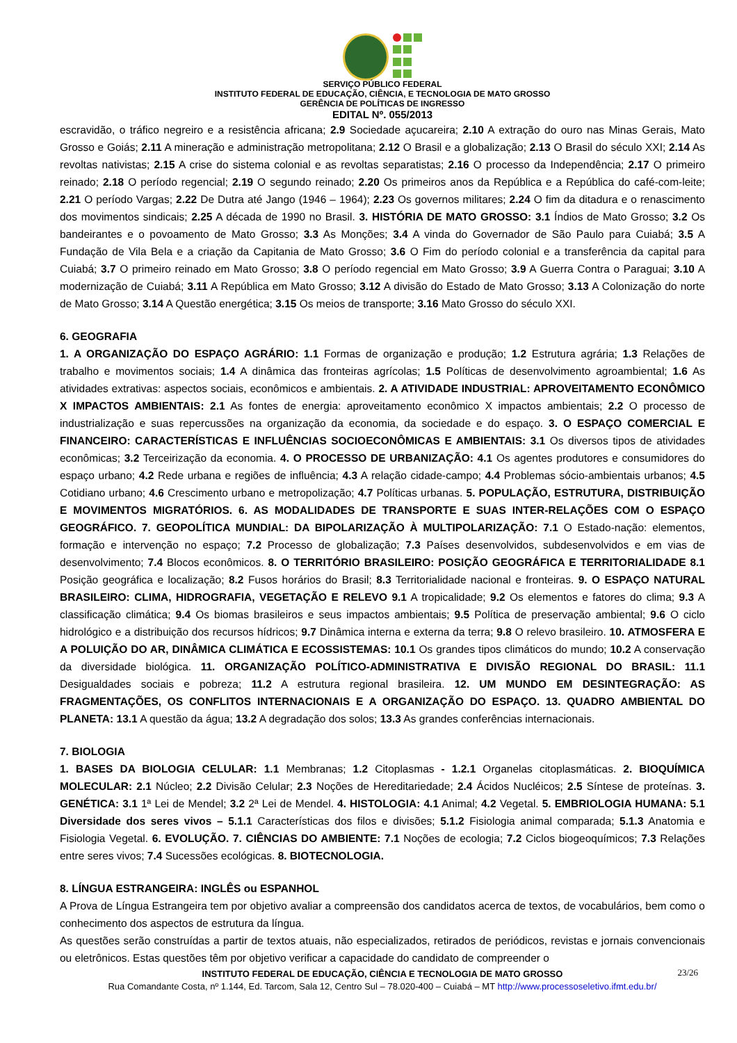SERVIÇO PÚBLICO FEDERAL
INSTITUTO FEDERAL DE EDUCAÇÃO, CIÊNCIA, E TECNOLOGIA DE MATO GROSSO
GERÊNCIA DE POLÍTICAS DE INGRESSO
EDITAL Nº. 055/2013
escravidão, o tráfico negreiro e a resistência africana; 2.9 Sociedade açucareira; 2.10 A extração do ouro nas Minas Gerais, Mato Grosso e Goiás; 2.11 A mineração e administração metropolitana; 2.12 O Brasil e a globalização; 2.13 O Brasil do século XXI; 2.14 As revoltas nativistas; 2.15 A crise do sistema colonial e as revoltas separatistas; 2.16 O processo da Independência; 2.17 O primeiro reinado; 2.18 O período regencial; 2.19 O segundo reinado; 2.20 Os primeiros anos da República e a República do café-com-leite; 2.21 O período Vargas; 2.22 De Dutra até Jango (1946 – 1964); 2.23 Os governos militares; 2.24 O fim da ditadura e o renascimento dos movimentos sindicais; 2.25 A década de 1990 no Brasil. 3. HISTÓRIA DE MATO GROSSO: 3.1 Índios de Mato Grosso; 3.2 Os bandeirantes e o povoamento de Mato Grosso; 3.3 As Monções; 3.4 A vinda do Governador de São Paulo para Cuiabá; 3.5 A Fundação de Vila Bela e a criação da Capitania de Mato Grosso; 3.6 O Fim do período colonial e a transferência da capital para Cuiabá; 3.7 O primeiro reinado em Mato Grosso; 3.8 O período regencial em Mato Grosso; 3.9 A Guerra Contra o Paraguai; 3.10 A modernização de Cuiabá; 3.11 A República em Mato Grosso; 3.12 A divisão do Estado de Mato Grosso; 3.13 A Colonização do norte de Mato Grosso; 3.14 A Questão energética; 3.15 Os meios de transporte; 3.16 Mato Grosso do século XXI.
6. GEOGRAFIA
1. A ORGANIZAÇÃO DO ESPAÇO AGRÁRIO: 1.1 Formas de organização e produção; 1.2 Estrutura agrária; 1.3 Relações de trabalho e movimentos sociais; 1.4 A dinâmica das fronteiras agrícolas; 1.5 Políticas de desenvolvimento agroambiental; 1.6 As atividades extrativas: aspectos sociais, econômicos e ambientais. 2. A ATIVIDADE INDUSTRIAL: APROVEITAMENTO ECONÔMICO X IMPACTOS AMBIENTAIS: 2.1 As fontes de energia: aproveitamento econômico X impactos ambientais; 2.2 O processo de industrialização e suas repercussões na organização da economia, da sociedade e do espaço. 3. O ESPAÇO COMERCIAL E FINANCEIRO: CARACTERÍSTICAS E INFLUÊNCIAS SOCIOECONÔMICAS E AMBIENTAIS: 3.1 Os diversos tipos de atividades econômicas; 3.2 Terceirização da economia. 4. O PROCESSO DE URBANIZAÇÃO: 4.1 Os agentes produtores e consumidores do espaço urbano; 4.2 Rede urbana e regiões de influência; 4.3 A relação cidade-campo; 4.4 Problemas sócio-ambientais urbanos; 4.5 Cotidiano urbano; 4.6 Crescimento urbano e metropolização; 4.7 Políticas urbanas. 5. POPULAÇÃO, ESTRUTURA, DISTRIBUIÇÃO E MOVIMENTOS MIGRATÓRIOS. 6. AS MODALIDADES DE TRANSPORTE E SUAS INTER-RELAÇÕES COM O ESPAÇO GEOGRÁFICO. 7. GEOPOLÍTICA MUNDIAL: DA BIPOLARIZAÇÃO À MULTIPOLARIZAÇÃO: 7.1 O Estado-nação: elementos, formação e intervenção no espaço; 7.2 Processo de globalização; 7.3 Países desenvolvidos, subdesenvolvidos e em vias de desenvolvimento; 7.4 Blocos econômicos. 8. O TERRITÓRIO BRASILEIRO: POSIÇÃO GEOGRÁFICA E TERRITORIALIDADE 8.1 Posição geográfica e localização; 8.2 Fusos horários do Brasil; 8.3 Territorialidade nacional e fronteiras. 9. O ESPAÇO NATURAL BRASILEIRO: CLIMA, HIDROGRAFIA, VEGETAÇÃO E RELEVO 9.1 A tropicalidade; 9.2 Os elementos e fatores do clima; 9.3 A classificação climática; 9.4 Os biomas brasileiros e seus impactos ambientais; 9.5 Política de preservação ambiental; 9.6 O ciclo hidrológico e a distribuição dos recursos hídricos; 9.7 Dinâmica interna e externa da terra; 9.8 O relevo brasileiro. 10. ATMOSFERA E A POLUIÇÃO DO AR, DINÂMICA CLIMÁTICA E ECOSSISTEMAS: 10.1 Os grandes tipos climáticos do mundo; 10.2 A conservação da diversidade biológica. 11. ORGANIZAÇÃO POLÍTICO-ADMINISTRATIVA E DIVISÃO REGIONAL DO BRASIL: 11.1 Desigualdades sociais e pobreza; 11.2 A estrutura regional brasileira. 12. UM MUNDO EM DESINTEGRAÇÃO: AS FRAGMENTAÇÕES, OS CONFLITOS INTERNACIONAIS E A ORGANIZAÇÃO DO ESPAÇO. 13. QUADRO AMBIENTAL DO PLANETA: 13.1 A questão da água; 13.2 A degradação dos solos; 13.3 As grandes conferências internacionais.
7. BIOLOGIA
1. BASES DA BIOLOGIA CELULAR: 1.1 Membranas; 1.2 Citoplasmas - 1.2.1 Organelas citoplasmáticas. 2. BIOQUÍMICA MOLECULAR: 2.1 Núcleo; 2.2 Divisão Celular; 2.3 Noções de Hereditariedade; 2.4 Ácidos Nucléicos; 2.5 Síntese de proteínas. 3. GENÉTICA: 3.1 1ª Lei de Mendel; 3.2 2ª Lei de Mendel. 4. HISTOLOGIA: 4.1 Animal; 4.2 Vegetal. 5. EMBRIOLOGIA HUMANA: 5.1 Diversidade dos seres vivos – 5.1.1 Características dos filos e divisões; 5.1.2 Fisiologia animal comparada; 5.1.3 Anatomia e Fisiologia Vegetal. 6. EVOLUÇÃO. 7. CIÊNCIAS DO AMBIENTE: 7.1 Noções de ecologia; 7.2 Ciclos biogeoquímicos; 7.3 Relações entre seres vivos; 7.4 Sucessões ecológicas. 8. BIOTECNOLOGIA.
8. LÍNGUA ESTRANGEIRA: INGLÊS ou ESPANHOL
A Prova de Língua Estrangeira tem por objetivo avaliar a compreensão dos candidatos acerca de textos, de vocabulários, bem como o conhecimento dos aspectos de estrutura da língua.
As questões serão construídas a partir de textos atuais, não especializados, retirados de periódicos, revistas e jornais convencionais ou eletrônicos. Estas questões têm por objetivo verificar a capacidade do candidato de compreender o
INSTITUTO FEDERAL DE EDUCAÇÃO, CIÊNCIA E TECNOLOGIA DE MATO GROSSO 23/26
Rua Comandante Costa, nº 1.144, Ed. Tarcom, Sala 12, Centro Sul – 78.020-400 – Cuiabá – MT http://www.processoseletivo.ifmt.edu.br/